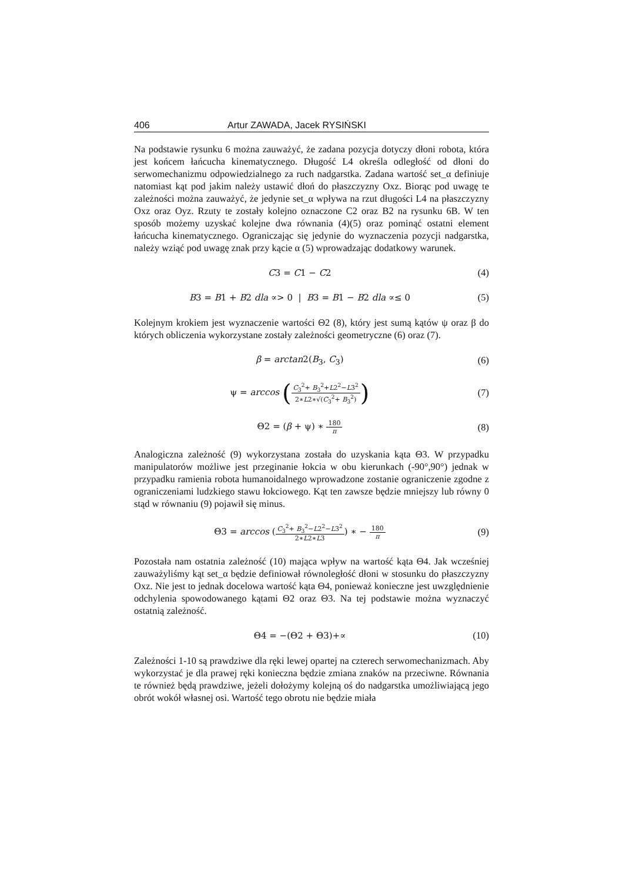406 Artur ZAWADA, Jacek RYSIŃSKI
Na podstawie rysunku 6 można zauważyć, że zadana pozycja dotyczy dłoni robota, która jest końcem łańcucha kinematycznego. Długość L4 określa odległość od dłoni do serwomechanizmu odpowiedzialnego za ruch nadgarstka. Zadana wartość set_α definiuje natomiast kąt pod jakim należy ustawić dłoń do płaszczyzny Oxz. Biorąc pod uwagę te zależności można zauważyć, że jedynie set_α wpływa na rzut długości L4 na płaszczyzny Oxz oraz Oyz. Rzuty te zostały kolejno oznaczone C2 oraz B2 na rysunku 6B. W ten sposób możemy uzyskać kolejne dwa równania (4)(5) oraz pominąć ostatni element łańcucha kinematycznego. Ograniczając się jedynie do wyznaczenia pozycji nadgarstka, należy wziąć pod uwagę znak przy kącie α (5) wprowadzając dodatkowy warunek.
C3 = C1 − C2 (4)
B3 = B1 + B2 dla ∝> 0 | B3 = B1 − B2 dla ∝≤ 0 (5)
Kolejnym krokiem jest wyznaczenie wartości Θ2 (8), który jest sumą kątów ψ oraz β do których obliczenia wykorzystane zostały zależności geometryczne (6) oraz (7).
β = arctan2(B<sub>3</sub>, C<sub>3</sub>) (6)
ψ = arccos (C<sub>3</sub><sup>2</sup>+ B<sub>3</sub><sup>2</sup>+L2<sup>2</sup>−L3<sup>2</sup> 2∗L2∗√(C<sub>3</sub><sup>2</sup>+ B<sub>3</sub><sup>2</sup>)) (7)
Θ2 = (β + ψ) ∗ 180 π (8)
Analogiczna zależność (9) wykorzystana została do uzyskania kąta Θ3. W przypadku manipulatorów możliwe jest przeginanie łokcia w obu kierunkach (-90°,90°) jednak w przypadku ramienia robota humanoidalnego wprowadzone zostanie ograniczenie zgodne z ograniczeniami ludzkiego stawu łokciowego. Kąt ten zawsze będzie mniejszy lub równy 0 stąd w równaniu (9) pojawił się minus.
Θ3 = arccos (C<sub>3</sub><sup>2</sup>+ B<sub>3</sub><sup>2</sup>−L2<sup>2</sup>−L3<sup>2</sup> 2∗L2∗L3) ∗ − 180 π (9)
Pozostała nam ostatnia zależność (10) mająca wpływ na wartość kąta Θ4. Jak wcześniej zauważyliśmy kąt set_α będzie definiował równoległość dłoni w stosunku do płaszczyzny Oxz. Nie jest to jednak docelowa wartość kąta Θ4, ponieważ konieczne jest uwzględnienie odchylenia spowodowanego kątami Θ2 oraz Θ3. Na tej podstawie można wyznaczyć ostatnią zależność.
Θ4 = −(Θ2 + Θ3)+∝ (10)
Zależności 1-10 są prawdziwe dla ręki lewej opartej na czterech serwomechanizmach. Aby wykorzystać je dla prawej ręki konieczna będzie zmiana znaków na przeciwne. Równania te również będą prawdziwe, jeżeli dołożymy kolejną oś do nadgarstka umożliwiającą jego obrót wokół własnej osi. Wartość tego obrotu nie będzie miała